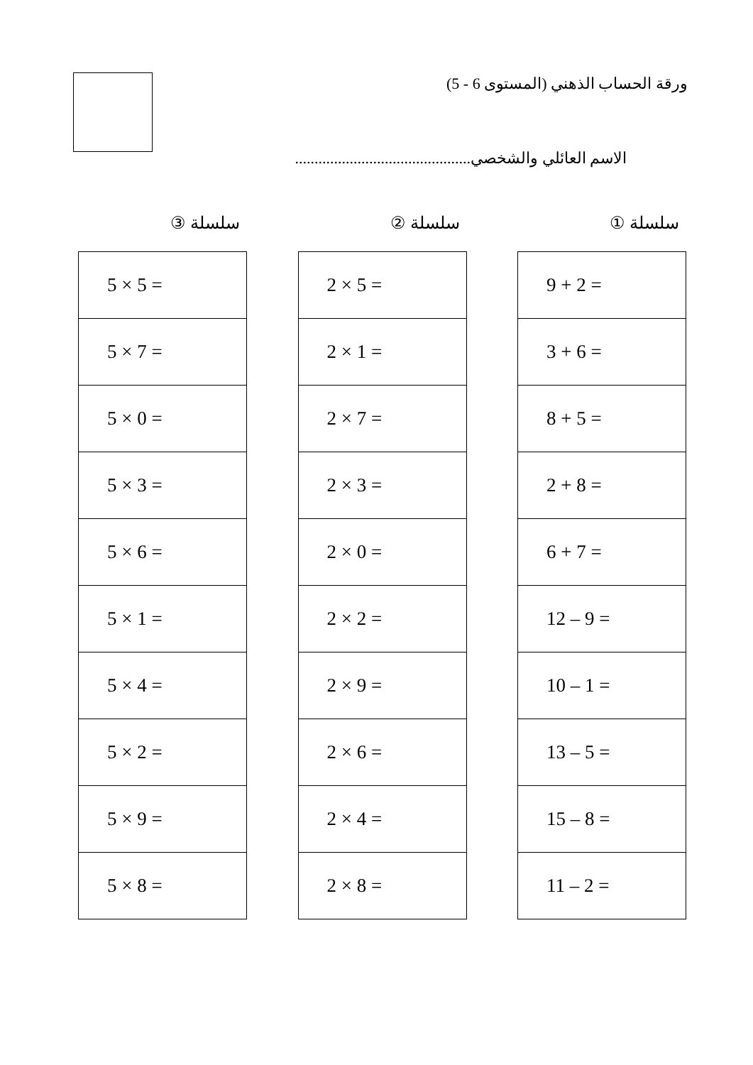ورقة الحساب الذهني (المستوى 6 - 5)
الاسم العائلي والشخصي.............................................
سلسلة ①
| 9 + 2 = |
| 3 + 6 = |
| 8 + 5 = |
| 2 + 8 = |
| 6 + 7 = |
| 12 – 9 = |
| 10 – 1 = |
| 13 – 5 = |
| 15 – 8 = |
| 11 – 2 = |
سلسلة ②
| 2 × 5 = |
| 2 × 1 = |
| 2 × 7 = |
| 2 × 3 = |
| 2 × 0 = |
| 2 × 2 = |
| 2 × 9 = |
| 2 × 6 = |
| 2 × 4 = |
| 2 × 8 = |
سلسلة ③
| 5 × 5 = |
| 5 × 7 = |
| 5 × 0 = |
| 5 × 3 = |
| 5 × 6 = |
| 5 × 1 = |
| 5 × 4 = |
| 5 × 2 = |
| 5 × 9 = |
| 5 × 8 = |